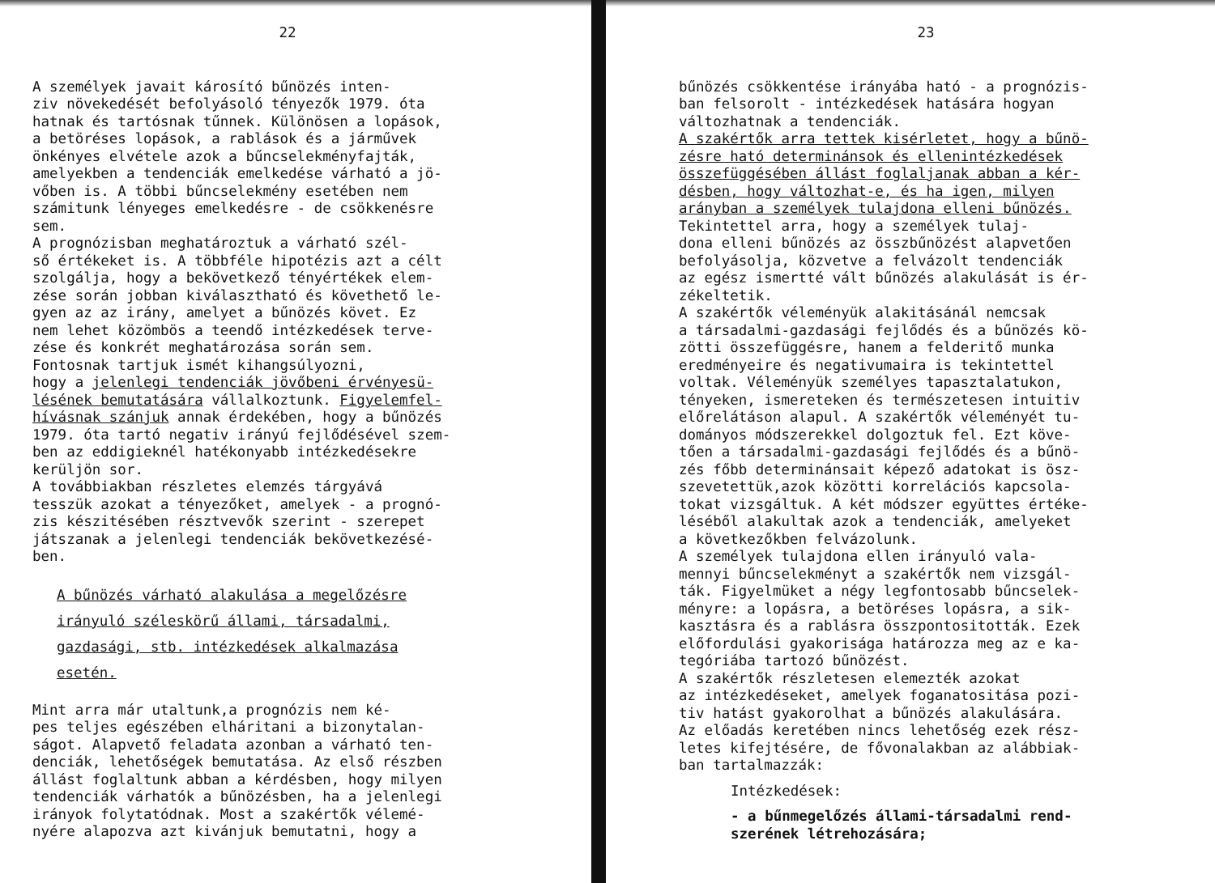22
A személyek javait károsító bűnözés inten- ziv növekedését befolyásoló tényezők 1979. óta hatnak és tartósnak tűnnek. Különösen a lopások, a betöréses lopások, a rablások és a járművek önkényes elvétele azok a bűncselekményfajták, amelyekben a tendenciák emelkedése várható a jö- vőben is. A többi bűncselekmény esetében nem számitunk lényeges emelkedésre - de csökkenésre sem. A prognózisban meghatároztuk a várható szél- ső értékeket is. A többféle hipotézis azt a célt szolgálja, hogy a bekövetkező tényértékek elem- zése során jobban kiválasztható és követhető le- gyen az az irány, amelyet a bűnözés követ. Ez nem lehet közömbös a teendő intézkedések terve- zése és konkrét meghatározása során sem. Fontosnak tartjuk ismét kihangsúlyozni, hogy a jelenlegi tendenciák jövőbeni érvényesü- lésének bemutatására vállalkoztunk. Figyelemfel- hívásnak szánjuk annak érdekében, hogy a bűnözés 1979. óta tartó negativ irányú fejlődésével szem- ben az eddigieknél hatékonyabb intézkedésekre kerüljön sor. A továbbiakban részletes elemzés tárgyává tesszük azokat a tényezőket, amelyek - a prognó- zis készitésében résztvevők szerint - szerepet játszanak a jelenlegi tendenciák bekövetkezésé- ben.
A bűnözés várható alakulása a megelőzésre irányuló széleskörű állami, társadalmi, gazdasági, stb. intézkedések alkalmazása esetén.
Mint arra már utaltunk,a prognózis nem ké- pes teljes egészében elháritani a bizonytalan- ságot. Alapvető feladata azonban a várható ten- denciák, lehetőségek bemutatása. Az első részben állást foglaltunk abban a kérdésben, hogy milyen tendenciák várhatók a bűnözésben, ha a jelenlegi irányok folytatódnak. Most a szakértők vélemé- nyére alapozva azt kivánjuk bemutatni, hogy a
23
bűnözés csökkentése irányába ható - a prognózis- ban felsorolt - intézkedések hatására hogyan változhatnak a tendenciák. A szakértők arra tettek kisérletet, hogy a bűnö- zésre ható determinánsok és ellenintézkedések összefüggésében állást foglaljanak abban a kér- désben, hogy változhat-e, és ha igen, milyen arányban a személyek tulajdona elleni bűnözés. Tekintettel arra, hogy a személyek tulaj- dona elleni bűnözés az összbűnözést alapvetően befolyásolja, közvetve a felvázolt tendenciák az egész ismertté vált bűnözés alakulását is ér- zékeltetik. A szakértők véleményük alakitásánál nemcsak a társadalmi-gazdasági fejlődés és a bűnözés kö- zötti összefüggésre, hanem a felderitő munka eredményeire és negativumaira is tekintettel voltak. Véleményük személyes tapasztalatukon, tényeken, ismereteken és természetesen intuitiv előrelátáson alapul. A szakértők véleményét tu- dományos módszerekkel dolgoztuk fel. Ezt köve- tően a társadalmi-gazdasági fejlődés és a bűnö- zés főbb determinánsait képező adatokat is ösz- szevetettük,azok közötti korrelációs kapcsola- tokat vizsgáltuk. A két módszer együttes értéke- léséből alakultak azok a tendenciák, amelyeket a következőkben felvázolunk. A személyek tulajdona ellen irányuló vala- mennyi bűncselekményt a szakértők nem vizsgál- ták. Figyelmüket a négy legfontosabb bűncselek- ményre: a lopásra, a betöréses lopásra, a sik- kasztásra és a rablásra összpontositották. Ezek előfordulási gyakorisága határozza meg az e ka- tegóriába tartozó bűnözést. A szakértők részletesen elemezték azokat az intézkedéseket, amelyek foganatositása pozi- tiv hatást gyakorolhat a bűnözés alakulására. Az előadás keretében nincs lehetőség ezek rész- letes kifejtésére, de fővonalakban az alábbiak- ban tartalmazzák:
Intézkedések:
- a bűnmegelőzés állami-társadalmi rend- szerének létrehozására;